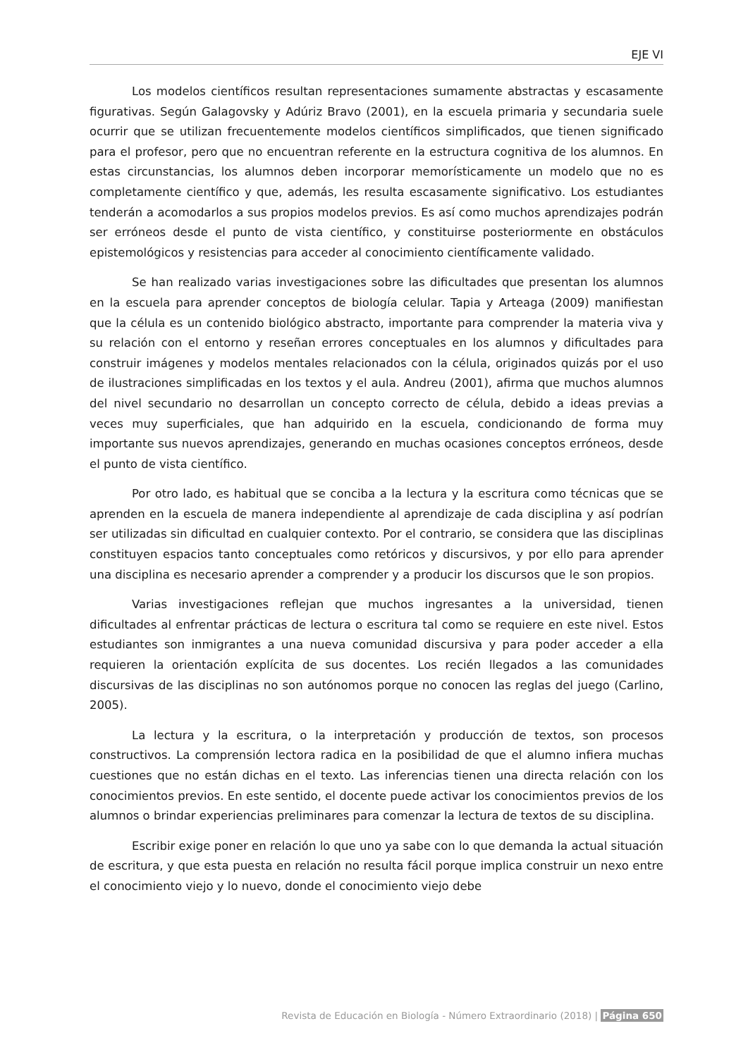EJE VI
Los modelos científicos resultan representaciones sumamente abstractas y escasamente figurativas. Según Galagovsky y Adúriz Bravo (2001), en la escuela primaria y secundaria suele ocurrir que se utilizan frecuentemente modelos científicos simplificados, que tienen significado para el profesor, pero que no encuentran referente en la estructura cognitiva de los alumnos. En estas circunstancias, los alumnos deben incorporar memorísticamente un modelo que no es completamente científico y que, además, les resulta escasamente significativo. Los estudiantes tenderán a acomodarlos a sus propios modelos previos. Es así como muchos aprendizajes podrán ser erróneos desde el punto de vista científico, y constituirse posteriormente en obstáculos epistemológicos y resistencias para acceder al conocimiento científicamente validado.
Se han realizado varias investigaciones sobre las dificultades que presentan los alumnos en la escuela para aprender conceptos de biología celular. Tapia y Arteaga (2009) manifiestan que la célula es un contenido biológico abstracto, importante para comprender la materia viva y su relación con el entorno y reseñan errores conceptuales en los alumnos y dificultades para construir imágenes y modelos mentales relacionados con la célula, originados quizás por el uso de ilustraciones simplificadas en los textos y el aula. Andreu (2001), afirma que muchos alumnos del nivel secundario no desarrollan un concepto correcto de célula, debido a ideas previas a veces muy superficiales, que han adquirido en la escuela, condicionando de forma muy importante sus nuevos aprendizajes, generando en muchas ocasiones conceptos erróneos, desde el punto de vista científico.
Por otro lado, es habitual que se conciba a la lectura y la escritura como técnicas que se aprenden en la escuela de manera independiente al aprendizaje de cada disciplina y así podrían ser utilizadas sin dificultad en cualquier contexto. Por el contrario, se considera que las disciplinas constituyen espacios tanto conceptuales como retóricos y discursivos, y por ello para aprender una disciplina es necesario aprender a comprender y a producir los discursos que le son propios.
Varias investigaciones reflejan que muchos ingresantes a la universidad, tienen dificultades al enfrentar prácticas de lectura o escritura tal como se requiere en este nivel. Estos estudiantes son inmigrantes a una nueva comunidad discursiva y para poder acceder a ella requieren la orientación explícita de sus docentes. Los recién llegados a las comunidades discursivas de las disciplinas no son autónomos porque no conocen las reglas del juego (Carlino, 2005).
La lectura y la escritura, o la interpretación y producción de textos, son procesos constructivos. La comprensión lectora radica en la posibilidad de que el alumno infiera muchas cuestiones que no están dichas en el texto. Las inferencias tienen una directa relación con los conocimientos previos. En este sentido, el docente puede activar los conocimientos previos de los alumnos o brindar experiencias preliminares para comenzar la lectura de textos de su disciplina.
Escribir exige poner en relación lo que uno ya sabe con lo que demanda la actual situación de escritura, y que esta puesta en relación no resulta fácil porque implica construir un nexo entre el conocimiento viejo y lo nuevo, donde el conocimiento viejo debe
Revista de Educación en Biología - Número Extraordinario (2018) | Página 650